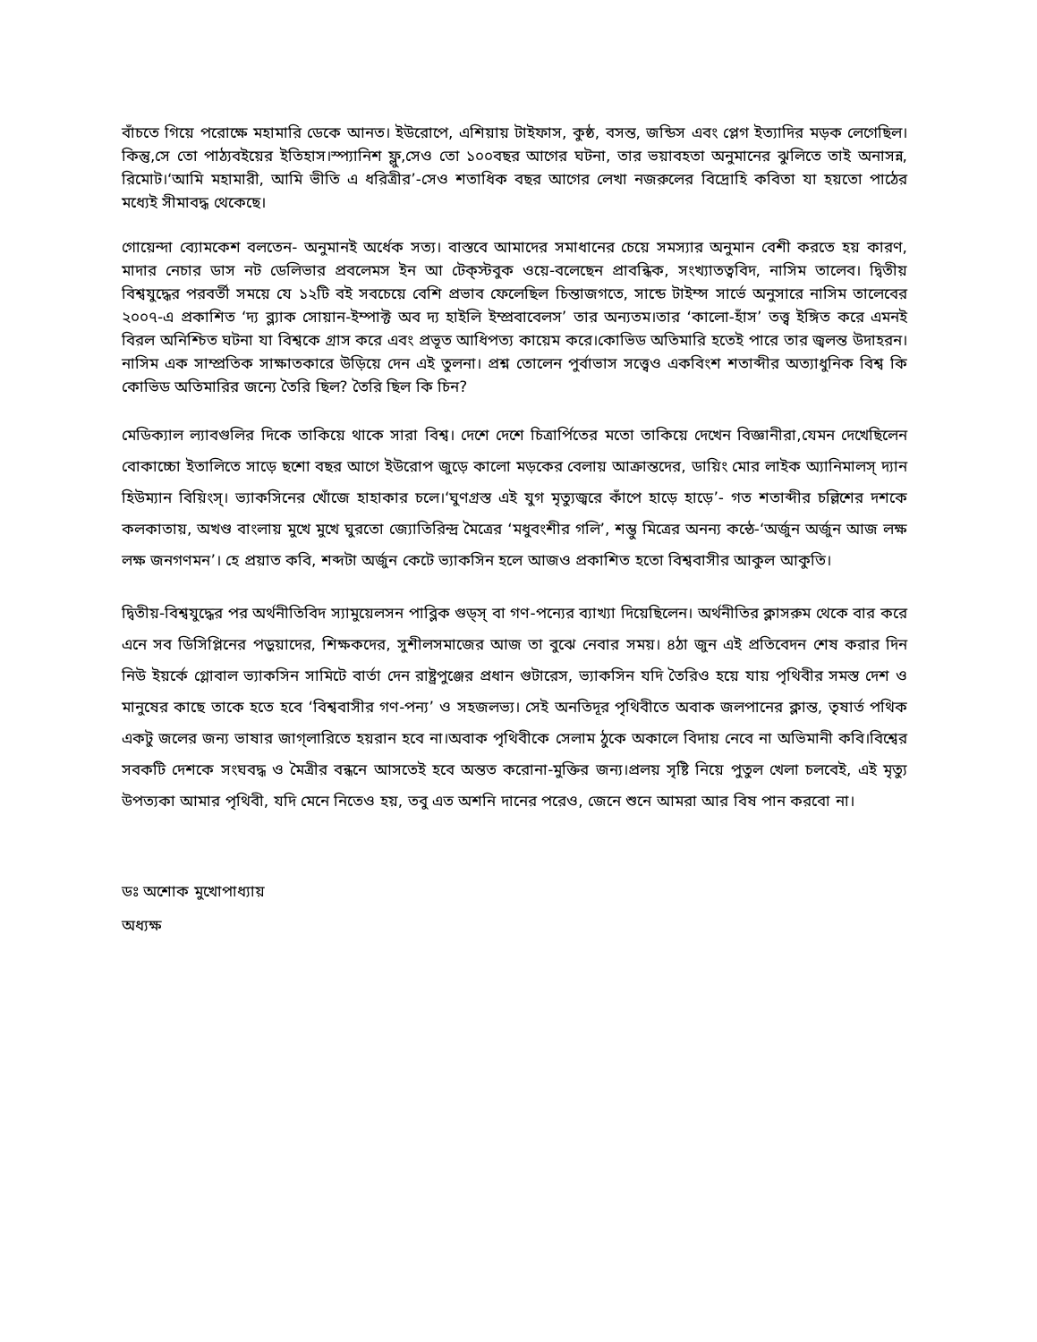বাঁচতে গিয়ে পরোক্ষে মহামারি ডেকে আনত। ইউরোপে, এশিয়ায় টাইফাস, কুষ্ঠ, বসন্ত, জন্ডিস এবং প্লেগ ইত্যাদির মড়ক লেগেছিল।কিন্তু,সে তো পাঠ্যবইয়ের ইতিহাস।স্প্যানিশ ফ্লু,সেও তো ১০০বছর আগের ঘটনা, তার ভয়াবহতা অনুমানের ঝুলিতে তাই অনাসন্ন, রিমোট।‘আমি মহামারী, আমি ভীতি এ ধরিত্রীর’-সেও শতাধিক বছর আগের লেখা নজরুলের বিদ্রোহি কবিতা যা হয়তো পাঠের মধ্যেই সীমাবদ্ধ থেকেছে।
গোয়েন্দা ব্যোমকেশ বলতেন- অনুমানই অর্ধেক সত্য। বাস্তবে আমাদের সমাধানের চেয়ে সমস্যার অনুমান বেশী করতে হয় কারণ, মাদার নেচার ডাস নট ডেলিভার প্রবলেমস ইন আ টেক্স্টবুক ওয়ে-বলেছেন প্রাবন্ধিক, সংখ্যাতত্ববিদ, নাসিম তালেব। দ্বিতীয় বিশ্বযুদ্ধের পরবর্তী সময়ে যে ১২টি বই সবচেয়ে বেশি প্রভাব ফেলেছিল চিন্তাজগতে, সান্ডে টাইম্স সার্ভে অনুসারে নাসিম তালেবের ২০০৭-এ প্রকাশিত ‘দ্য ব্ল্যাক সোয়ান-ইম্পাক্ট অব দ্য হাইলি ইম্প্রবাবেলস’ তার অন্যতম।তার ‘কালো-হাঁস’ তত্ত্ব ইঙ্গিত করে এমনই বিরল অনিশ্চিত ঘটনা যা বিশ্বকে গ্রাস করে এবং প্রভূত আধিপত্য কায়েম করে।কোভিড অতিমারি হতেই পারে তার জ্বলন্ত উদাহরন। নাসিম এক সাম্প্রতিক সাক্ষাতকারে উড়িয়ে দেন এই তুলনা। প্রশ্ন তোলেন পুর্বাভাস সত্ত্বেও একবিংশ শতাব্দীর অত্যাধুনিক বিশ্ব কি কোভিড অতিমারির জন্যে তৈরি ছিল? তৈরি ছিল কি চিন?
মেডিক্যাল ল্যাবগুলির দিকে তাকিয়ে থাকে সারা বিশ্ব। দেশে দেশে চিত্রার্পিতের মতো তাকিয়ে দেখেন বিজ্ঞানীরা,যেমন দেখেছিলেন বোকাচ্চো ইতালিতে সাড়ে ছশো বছর আগে ইউরোপ জুড়ে কালো মড়কের বেলায় আক্রান্তদের, ডায়িং মোর লাইক অ্যানিমালস্ দ্যান হিউম্যান বিয়িংস্। ভ্যাকসিনের খোঁজে হাহাকার চলে।‘ঘুণগ্রস্ত এই যুগ মৃত্যুজ্বরে কাঁপে হাড়ে হাড়ে’- গত শতাব্দীর চল্লিশের দশকে কলকাতায়, অখণ্ড বাংলায় মুখে মুখে ঘুরতো জ্যোতিরিন্দ্র মৈত্রের ‘মধুবংশীর গলি’, শম্ভু মিত্রের অনন্য কন্ঠে-‘অর্জুন অর্জুন আজ লক্ষ লক্ষ জনগণমন’। হে প্রয়াত কবি, শব্দটা অর্জুন কেটে ভ্যাকসিন হলে আজও প্রকাশিত হতো বিশ্ববাসীর আকুল আকুতি।
দ্বিতীয়-বিশ্বযুদ্ধের পর অর্থনীতিবিদ স্যামুয়েলসন পাব্লিক গুড্স্ বা গণ-পন্যের ব্যাখ্যা দিয়েছিলেন। অর্থনীতির ক্লাসরুম থেকে বার করে এনে সব ডিসিপ্লিনের পড়ুয়াদের, শিক্ষকদের, সুশীলসমাজের আজ তা বুঝে নেবার সময়। ৪ঠা জুন এই প্রতিবেদন শেষ করার দিন নিউ ইয়র্কে গ্লোবাল ভ্যাকসিন সামিটে বার্তা দেন রাষ্ট্রপুঞ্জের প্রধান গুটারেস, ভ্যাকসিন যদি তৈরিও হয়ে যায় পৃথিবীর সমস্ত দেশ ও মানুষের কাছে তাকে হতে হবে ‘বিশ্ববাসীর গণ-পন্য’ ও সহজলভ্য। সেই অনতিদূর পৃথিবীতে অবাক জলপানের ক্লান্ত, তৃষার্ত পথিক একটু জলের জন্য ভাষার জাগ্‌লারিতে হয়রান হবে না।অবাক পৃথিবীকে সেলাম ঠুকে অকালে বিদায় নেবে না অভিমানী কবি।বিশ্বের সবকটি দেশকে সংঘবদ্ধ ও মৈত্রীর বন্ধনে আসতেই হবে অন্তত করোনা-মুক্তির জন্য।প্রলয় সৃষ্টি নিয়ে পুতুল খেলা চলবেই, এই মৃত্যু উপত্যকা আমার পৃথিবী, যদি মেনে নিতেও হয়, তবু এত অশনি দানের পরেও, জেনে শুনে আমরা আর বিষ পান করবো না।
ডঃ অশোক মুখোপাধ্যায়
অধ্যক্ষ